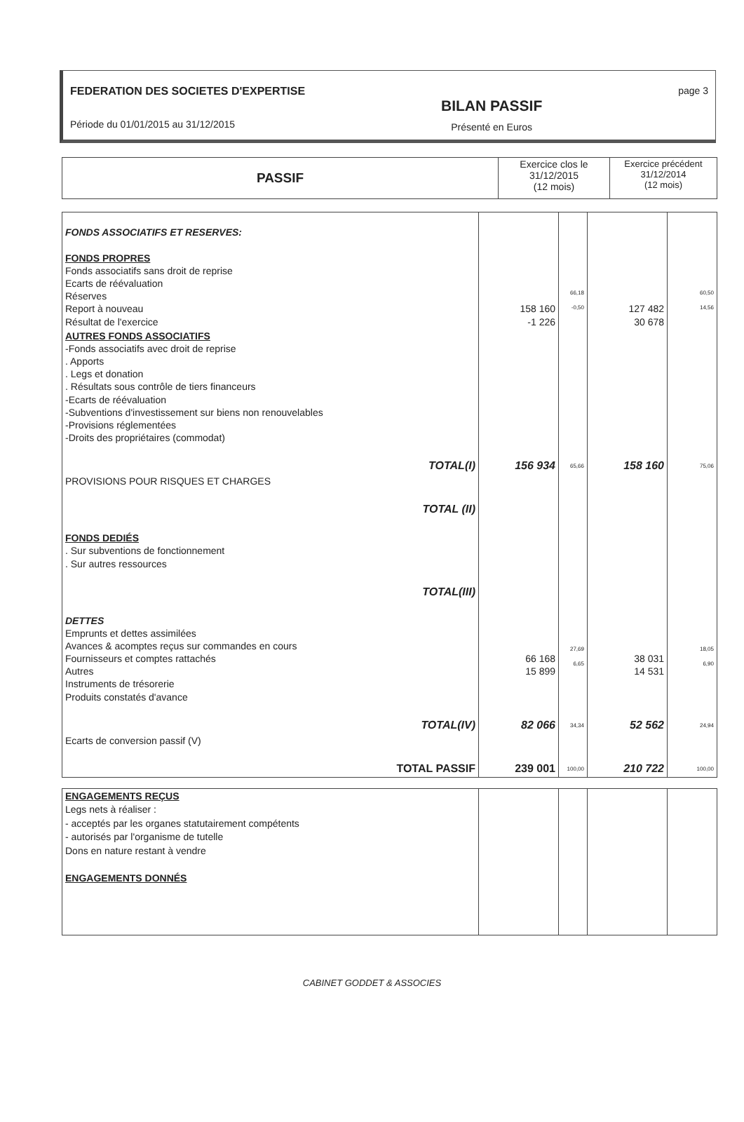FEDERATION DES SOCIETES D'EXPERTISE
Période du 01/01/2015 au 31/12/2015
BILAN PASSIF
Présenté en Euros
page 3
| PASSIF | Exercice clos le 31/12/2015 (12 mois) | Exercice précédent 31/12/2014 (12 mois) |
| --- | --- | --- |
| FONDS ASSOCIATIFS ET RESERVES: FONDS PROPRES Fonds associatifs sans droit de reprise Ecarts de réévaluation Réserves Report à nouveau Résultat de l'exercice | 158 160 -1 226 | 66,18 -0,50 | 127 482 30 678 | 60,50 14,56 |
| AUTRES FONDS ASSOCIATIFS -Fonds associatifs avec droit de reprise . Apports . Legs et donation . Résultats sous contrôle de tiers financeurs -Ecarts de réévaluation -Subventions d'investissement sur biens non renouvelables -Provisions réglementées -Droits des propriétaires (commodat) | | | | |
| TOTAL(I) | 156 934 | 65,66 | 158 160 | 75,06 |
| PROVISIONS POUR RISQUES ET CHARGES | | | | |
| TOTAL (II) | | | | |
| FONDS DEDIÉS . Sur subventions de fonctionnement . Sur autres ressources | | | | |
| TOTAL(III) | | | | |
| DETTES Emprunts et dettes assimilées Avances & acomptes reçus sur commandes en cours Fournisseurs et comptes rattachés Autres Instruments de trésorerie Produits constatés d'avance | 66 168 15 899 | 27,69 6,65 | 38 031 14 531 | 18,05 6,90 |
| TOTAL(IV) | 82 066 | 34,34 | 52 562 | 24,94 |
| Ecarts de conversion passif (V) | | | | |
| TOTAL PASSIF | 239 001 | 100,00 | 210 722 | 100,00 |
| ENGAGEMENTS REÇUS Legs nets à réaliser : - acceptés par les organes statutairement compétents - autorisés par l'organisme de tutelle Dons en nature restant à vendre ENGAGEMENTS DONNÉS | | | | |
CABINET GODDET & ASSOCIES